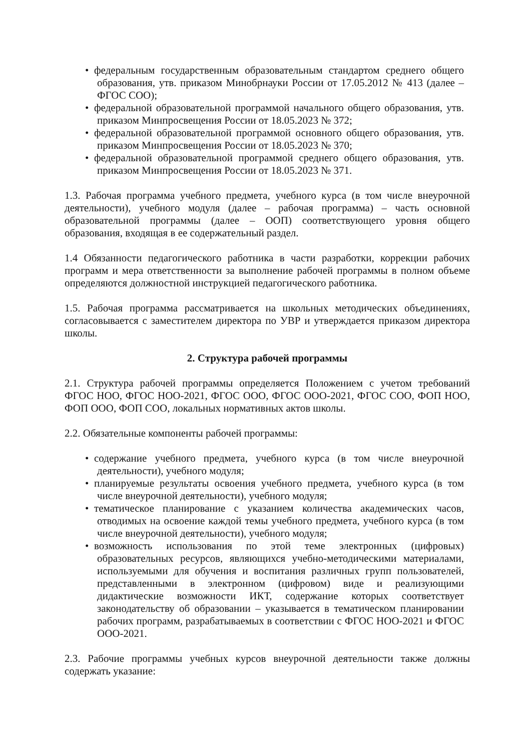• федеральным государственным образовательным стандартом среднего общего образования, утв. приказом Минобрнауки России от 17.05.2012 № 413 (далее – ФГОС СОО);
• федеральной образовательной программой начального общего образования, утв. приказом Минпросвещения России от 18.05.2023 № 372;
• федеральной образовательной программой основного общего образования, утв. приказом Минпросвещения России от 18.05.2023 № 370;
• федеральной образовательной программой среднего общего образования, утв. приказом Минпросвещения России от 18.05.2023 № 371.
1.3. Рабочая программа учебного предмета, учебного курса (в том числе внеурочной деятельности), учебного модуля (далее – рабочая программа) – часть основной образовательной программы (далее – ООП) соответствующего уровня общего образования, входящая в ее содержательный раздел.
1.4 Обязанности педагогического работника в части разработки, коррекции рабочих программ и мера ответственности за выполнение рабочей программы в полном объеме определяются должностной инструкцией педагогического работника.
1.5. Рабочая программа рассматривается на школьных методических объединениях, согласовывается с заместителем директора по УВР и утверждается приказом директора школы.
2. Структура рабочей программы
2.1. Структура рабочей программы определяется Положением с учетом требований ФГОС НОО, ФГОС НОО-2021, ФГОС ООО, ФГОС ООО-2021, ФГОС СОО, ФОП НОО, ФОП ООО, ФОП СОО, локальных нормативных актов школы.
2.2. Обязательные компоненты рабочей программы:
• содержание учебного предмета, учебного курса (в том числе внеурочной деятельности), учебного модуля;
• планируемые результаты освоения учебного предмета, учебного курса (в том числе внеурочной деятельности), учебного модуля;
• тематическое планирование с указанием количества академических часов, отводимых на освоение каждой темы учебного предмета, учебного курса (в том числе внеурочной деятельности), учебного модуля;
• возможность использования по этой теме электронных (цифровых) образовательных ресурсов, являющихся учебно-методическими материалами, используемыми для обучения и воспитания различных групп пользователей, представленными в электронном (цифровом) виде и реализующими дидактические возможности ИКТ, содержание которых соответствует законодательству об образовании – указывается в тематическом планировании рабочих программ, разрабатываемых в соответствии с ФГОС НОО-2021 и ФГОС ООО-2021.
2.3. Рабочие программы учебных курсов внеурочной деятельности также должны содержать указание: